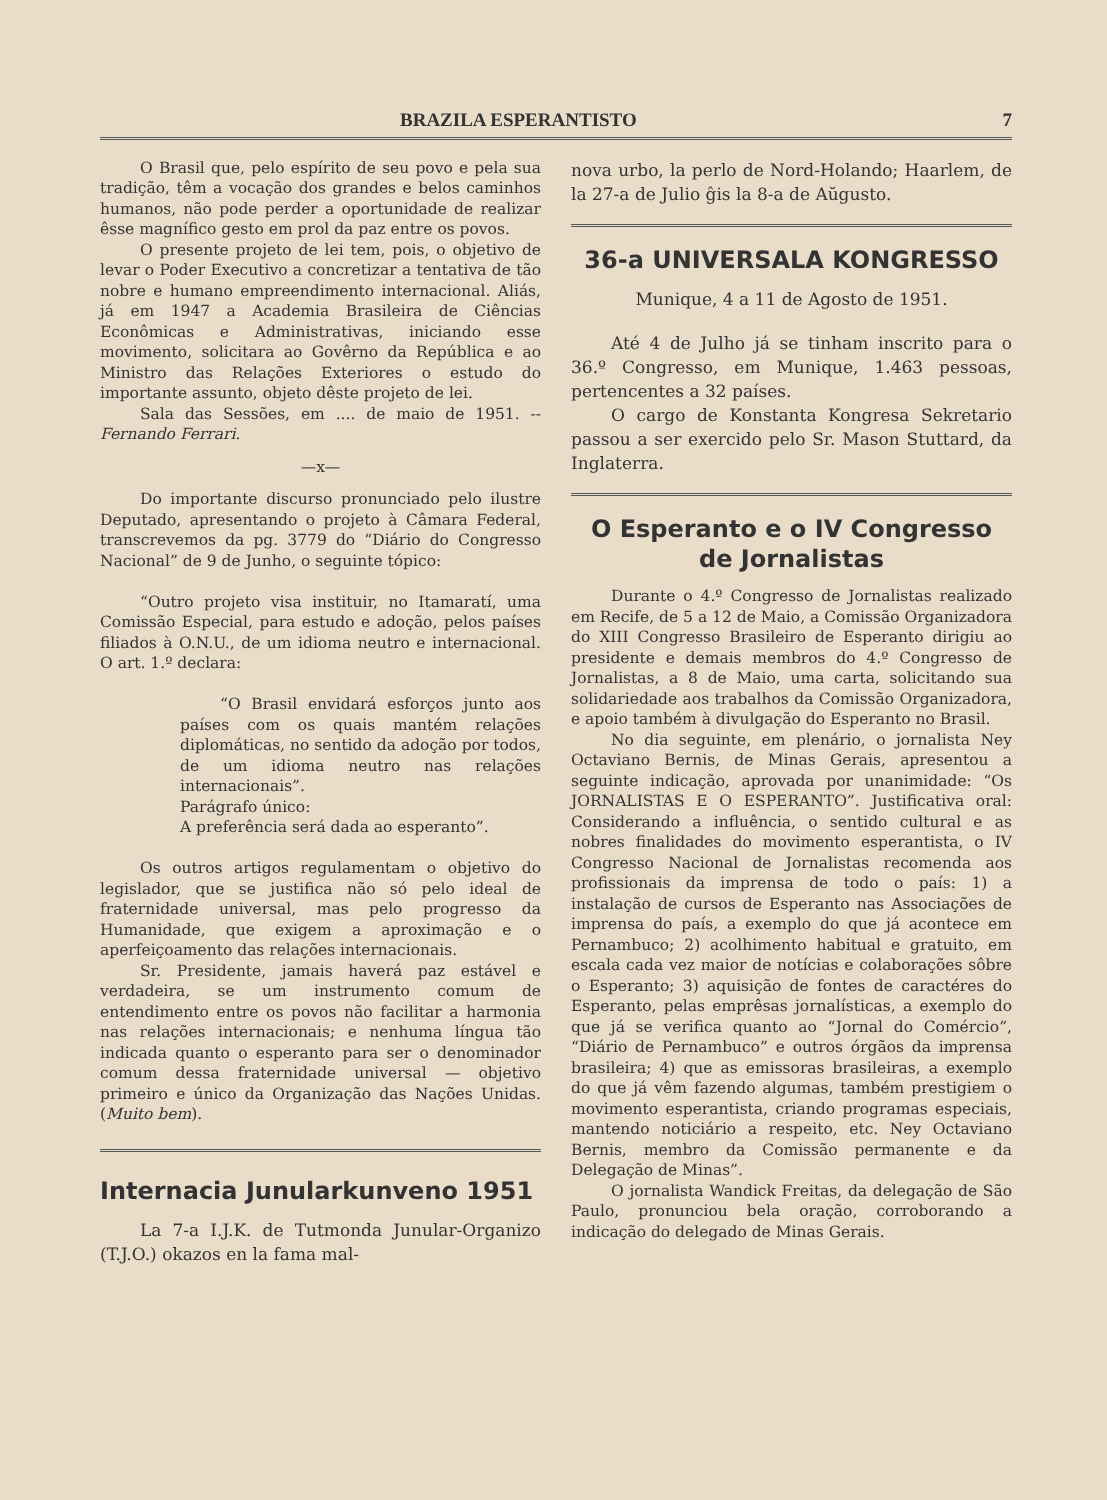BRAZILA ESPERANTISTO 7
O Brasil que, pelo espírito de seu povo e pela sua tradição, têm a vocação dos grandes e belos caminhos humanos, não pode perder a oportunidade de realizar êsse magnífico gesto em prol da paz entre os povos.
O presente projeto de lei tem, pois, o objetivo de levar o Poder Executivo a concretizar a tentativa de tão nobre e humano empreendimento internacional. Aliás, já em 1947 a Academia Brasileira de Ciências Econômicas e Administrativas, iniciando esse movimento, solicitara ao Govêrno da República e ao Ministro das Relações Exteriores o estudo do importante assunto, objeto dêste projeto de lei.
Sala das Sessões, em .... de maio de 1951. -- Fernando Ferrari.
—x—
Do importante discurso pronunciado pelo ilustre Deputado, apresentando o projeto à Câmara Federal, transcrevemos da pg. 3779 do “Diário do Congresso Nacional” de 9 de Junho, o seguinte tópico:
“Outro projeto visa instituir, no Itamaratí, uma Comissão Especial, para estudo e adoção, pelos países filiados à O.N.U., de um idioma neutro e internacional. O art. 1.º declara:
“O Brasil envidará esforços junto aos países com os quais mantém relações diplomáticas, no sentido da adoção por todos, de um idioma neutro nas relações internacionais”.
Parágrafo único:
A preferência será dada ao esperanto”.
Os outros artigos regulamentam o objetivo do legislador, que se justifica não só pelo ideal de fraternidade universal, mas pelo progresso da Humanidade, que exigem a aproximação e o aperfeiçoamento das relações internacionais.
Sr. Presidente, jamais haverá paz estável e verdadeira, se um instrumento comum de entendimento entre os povos não facilitar a harmonia nas relações internacionais; e nenhuma língua tão indicada quanto o esperanto para ser o denominador comum dessa fraternidade universal — objetivo primeiro e único da Organização das Nações Unidas. (Muito bem).
Internacia Junularkunveno 1951
La 7-a I.J.K. de Tutmonda Junular-Organizo (T.J.O.) okazos en la fama mal-
nova urbo, la perlo de Nord-Holando; Haarlem, de la 27-a de Julio ĝis la 8-a de Aŭgusto.
36-a UNIVERSALA KONGRESSO
Munique, 4 a 11 de Agosto de 1951.
Até 4 de Julho já se tinham inscrito para o 36.º Congresso, em Munique, 1.463 pessoas, pertencentes a 32 países.
O cargo de Konstanta Kongresa Sekretario passou a ser exercido pelo Sr. Mason Stuttard, da Inglaterra.
O Esperanto e o IV Congresso de Jornalistas
Durante o 4.º Congresso de Jornalistas realizado em Recife, de 5 a 12 de Maio, a Comissão Organizadora do XIII Congresso Brasileiro de Esperanto dirigiu ao presidente e demais membros do 4.º Congresso de Jornalistas, a 8 de Maio, uma carta, solicitando sua solidariedade aos trabalhos da Comissão Organizadora, e apoio também à divulgação do Esperanto no Brasil.
No dia seguinte, em plenário, o jornalista Ney Octaviano Bernis, de Minas Gerais, apresentou a seguinte indicação, aprovada por unanimidade: “Os JORNALISTAS E O ESPERANTO”. Justificativa oral: Considerando a influência, o sentido cultural e as nobres finalidades do movimento esperantista, o IV Congresso Nacional de Jornalistas recomenda aos profissionais da imprensa de todo o país: 1) a instalação de cursos de Esperanto nas Associações de imprensa do país, a exemplo do que já acontece em Pernambuco; 2) acolhimento habitual e gratuito, em escala cada vez maior de notícias e colaborações sôbre o Esperanto; 3) aquisição de fontes de caractéres do Esperanto, pelas emprêsas jornalísticas, a exemplo do que já se verifica quanto ao “Jornal do Comércio”, “Diário de Pernambuco” e outros órgãos da imprensa brasileira; 4) que as emissoras brasileiras, a exemplo do que já vêm fazendo algumas, também prestigiem o movimento esperantista, criando programas especiais, mantendo noticiário a respeito, etc. Ney Octaviano Bernis, membro da Comissão permanente e da Delegação de Minas”.
O jornalista Wandick Freitas, da delegação de São Paulo, pronunciou bela oração, corroborando a indicação do delegado de Minas Gerais.